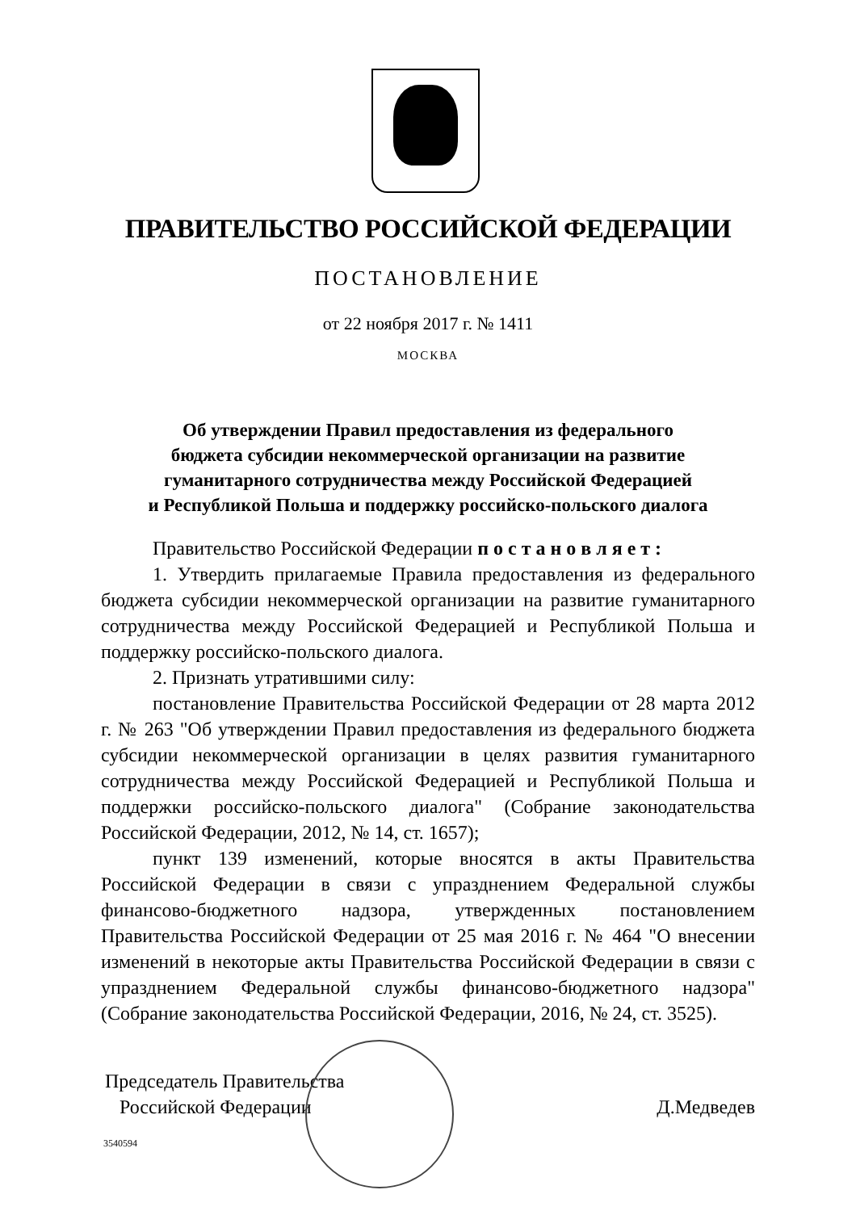ПРАВИТЕЛЬСТВО РОССИЙСКОЙ ФЕДЕРАЦИИ
ПОСТАНОВЛЕНИЕ
от 22 ноября 2017 г. № 1411
МОСКВА
Об утверждении Правил предоставления из федерального
бюджета субсидии некоммерческой организации на развитие
гуманитарного сотрудничества между Российской Федерацией
и Республикой Польша и поддержку российско-польского диалога
Правительство Российской Федерации п о с т а н о в л я е т :
1. Утвердить прилагаемые Правила предоставления из федерального бюджета субсидии некоммерческой организации на развитие гуманитарного сотрудничества между Российской Федерацией и Республикой Польша и поддержку российско-польского диалога.
2. Признать утратившими силу:
постановление Правительства Российской Федерации от 28 марта 2012 г. № 263 "Об утверждении Правил предоставления из федерального бюджета субсидии некоммерческой организации в целях развития гуманитарного сотрудничества между Российской Федерацией и Республикой Польша и поддержки российско-польского диалога" (Собрание законодательства Российской Федерации, 2012, № 14, ст. 1657);
пункт 139 изменений, которые вносятся в акты Правительства Российской Федерации в связи с упразднением Федеральной службы финансово-бюджетного надзора, утвержденных постановлением Правительства Российской Федерации от 25 мая 2016 г. № 464 "О внесении изменений в некоторые акты Правительства Российской Федерации в связи с упразднением Федеральной службы финансово-бюджетного надзора" (Собрание законодательства Российской Федерации, 2016, № 24, ст. 3525).
Председатель Правительства
Российской Федерации
Д.Медведев
3540594